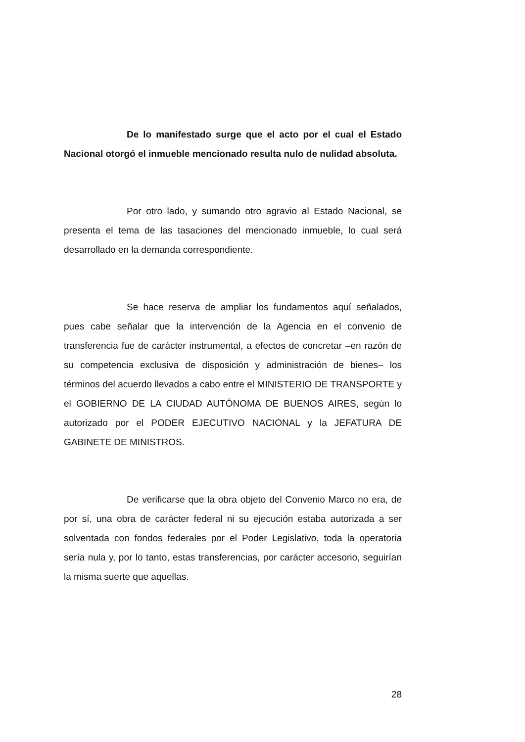De lo manifestado surge que el acto por el cual el Estado Nacional otorgó el inmueble mencionado resulta nulo de nulidad absoluta.
Por otro lado, y sumando otro agravio al Estado Nacional, se presenta el tema de las tasaciones del mencionado inmueble, lo cual será desarrollado en la demanda correspondiente.
Se hace reserva de ampliar los fundamentos aquí señalados, pues cabe señalar que la intervención de la Agencia en el convenio de transferencia fue de carácter instrumental, a efectos de concretar –en razón de su competencia exclusiva de disposición y administración de bienes– los términos del acuerdo llevados a cabo entre el MINISTERIO DE TRANSPORTE y el GOBIERNO DE LA CIUDAD AUTÓNOMA DE BUENOS AIRES, según lo autorizado por el PODER EJECUTIVO NACIONAL y la JEFATURA DE GABINETE DE MINISTROS.
De verificarse que la obra objeto del Convenio Marco no era, de por sí, una obra de carácter federal ni su ejecución estaba autorizada a ser solventada con fondos federales por el Poder Legislativo, toda la operatoria sería nula y, por lo tanto, estas transferencias, por carácter accesorio, seguirían la misma suerte que aquellas.
28